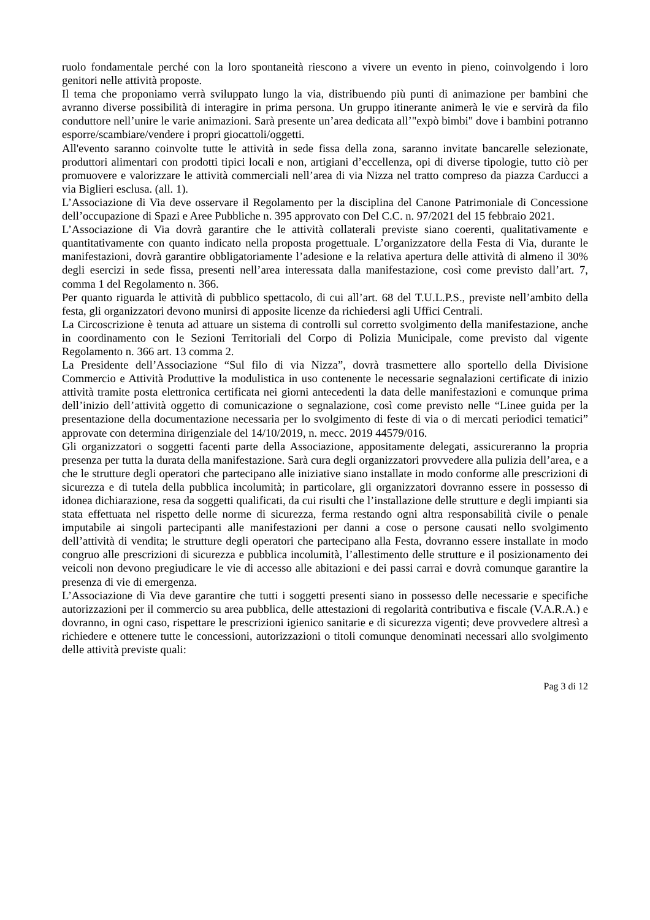ruolo fondamentale perché con la loro spontaneità riescono a vivere un evento in pieno, coinvolgendo i loro genitori nelle attività proposte.
Il tema che proponiamo verrà sviluppato lungo la via, distribuendo più punti di animazione per bambini che avranno diverse possibilità di interagire in prima persona. Un gruppo itinerante animerà le vie e servirà da filo conduttore nell’unire le varie animazioni. Sarà presente un’area dedicata all’"expò bimbi" dove i bambini potranno esporre/scambiare/vendere i propri giocattoli/oggetti.
All'evento saranno coinvolte tutte le attività in sede fissa della zona, saranno invitate bancarelle selezionate, produttori alimentari con prodotti tipici locali e non, artigiani d’eccellenza, opi di diverse tipologie, tutto ciò per promuovere e valorizzare le attività commerciali nell’area di via Nizza nel tratto compreso da piazza Carducci a via Biglieri esclusa. (all. 1).
L’Associazione di Via deve osservare il Regolamento per la disciplina del Canone Patrimoniale di Concessione dell’occupazione di Spazi e Aree Pubbliche n. 395 approvato con Del C.C. n. 97/2021 del 15 febbraio 2021.
L’Associazione di Via dovrà garantire che le attività collaterali previste siano coerenti, qualitativamente e quantitativamente con quanto indicato nella proposta progettuale. L’organizzatore della Festa di Via, durante le manifestazioni, dovrà garantire obbligatoriamente l’adesione e la relativa apertura delle attività di almeno il 30% degli esercizi in sede fissa, presenti nell’area interessata dalla manifestazione, così come previsto dall’art. 7, comma 1 del Regolamento n. 366.
Per quanto riguarda le attività di pubblico spettacolo, di cui all’art. 68 del T.U.L.P.S., previste nell’ambito della festa, gli organizzatori devono munirsi di apposite licenze da richiedersi agli Uffici Centrali.
La Circoscrizione è tenuta ad attuare un sistema di controlli sul corretto svolgimento della manifestazione, anche in coordinamento con le Sezioni Territoriali del Corpo di Polizia Municipale, come previsto dal vigente Regolamento n. 366 art. 13 comma 2.
La Presidente dell’Associazione “Sul filo di via Nizza”, dovrà trasmettere allo sportello della Divisione Commercio e Attività Produttive la modulistica in uso contenente le necessarie segnalazioni certificate di inizio attività tramite posta elettronica certificata nei giorni antecedenti la data delle manifestazioni e comunque prima dell’inizio dell’attività oggetto di comunicazione o segnalazione, così come previsto nelle “Linee guida per la presentazione della documentazione necessaria per lo svolgimento di feste di via o di mercati periodici tematici” approvate con determina dirigenziale del 14/10/2019, n. mecc. 2019 44579/016.
Gli organizzatori o soggetti facenti parte della Associazione, appositamente delegati, assicureranno la propria presenza per tutta la durata della manifestazione. Sarà cura degli organizzatori provvedere alla pulizia dell’area, e a che le strutture degli operatori che partecipano alle iniziative siano installate in modo conforme alle prescrizioni di sicurezza e di tutela della pubblica incolumità; in particolare, gli organizzatori dovranno essere in possesso di idonea dichiarazione, resa da soggetti qualificati, da cui risulti che l’installazione delle strutture e degli impianti sia stata effettuata nel rispetto delle norme di sicurezza, ferma restando ogni altra responsabilità civile o penale imputabile ai singoli partecipanti alle manifestazioni per danni a cose o persone causati nello svolgimento dell’attività di vendita; le strutture degli operatori che partecipano alla Festa, dovranno essere installate in modo congruo alle prescrizioni di sicurezza e pubblica incolumità, l’allestimento delle strutture e il posizionamento dei veicoli non devono pregiudicare le vie di accesso alle abitazioni e dei passi carrai e dovrà comunque garantire la presenza di vie di emergenza.
L’Associazione di Via deve garantire che tutti i soggetti presenti siano in possesso delle necessarie e specifiche autorizzazioni per il commercio su area pubblica, delle attestazioni di regolarità contributiva e fiscale (V.A.R.A.) e dovranno, in ogni caso, rispettare le prescrizioni igienico sanitarie e di sicurezza vigenti; deve provvedere altresì a richiedere e ottenere tutte le concessioni, autorizzazioni o titoli comunque denominati necessari allo svolgimento delle attività previste quali:
Pag 3 di 12